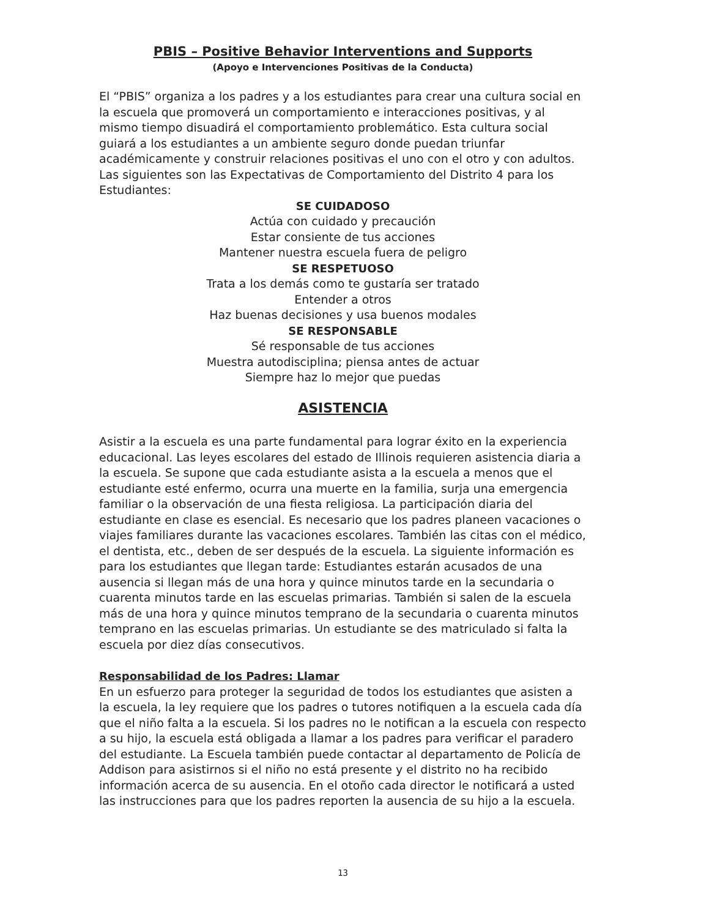PBIS – Positive Behavior Interventions and Supports
(Apoyo e Intervenciones Positivas de la Conducta)
El “PBIS” organiza a los padres y a los estudiantes para crear una cultura social en la escuela que promoverá un comportamiento e interacciones positivas, y al mismo tiempo disuadirá el comportamiento problemático. Esta cultura social guiará a los estudiantes a un ambiente seguro donde puedan triunfar académicamente y construir relaciones positivas el uno con el otro y con adultos. Las siguientes son las Expectativas de Comportamiento del Distrito 4 para los Estudiantes:
SE CUIDADOSO
Actúa con cuidado y precaución
Estar consiente de tus acciones
Mantener nuestra escuela fuera de peligro
SE RESPETUOSO
Trata a los demás como te gustaría ser tratado
Entender a otros
Haz buenas decisiones y usa buenos modales
SE RESPONSABLE
Sé responsable de tus acciones
Muestra autodisciplina; piensa antes de actuar
Siempre haz lo mejor que puedas
ASISTENCIA
Asistir a la escuela es una parte fundamental para lograr éxito en la experiencia educacional. Las leyes escolares del estado de Illinois requieren asistencia diaria a la escuela. Se supone que cada estudiante asista a la escuela a menos que el estudiante esté enfermo, ocurra una muerte en la familia, surja una emergencia familiar o la observación de una fiesta religiosa. La participación diaria del estudiante en clase es esencial. Es necesario que los padres planeen vacaciones o viajes familiares durante las vacaciones escolares. También las citas con el médico, el dentista, etc., deben de ser después de la escuela. La siguiente información es para los estudiantes que llegan tarde: Estudiantes estarán acusados de una ausencia si llegan más de una hora y quince minutos tarde en la secundaria o cuarenta minutos tarde en las escuelas primarias. También si salen de la escuela más de una hora y quince minutos temprano de la secundaria o cuarenta minutos temprano en las escuelas primarias. Un estudiante se des matriculado si falta la escuela por diez días consecutivos.
Responsabilidad de los Padres: Llamar
En un esfuerzo para proteger la seguridad de todos los estudiantes que asisten a la escuela, la ley requiere que los padres o tutores notifiquen a la escuela cada día que el niño falta a la escuela. Si los padres no le notifican a la escuela con respecto a su hijo, la escuela está obligada a llamar a los padres para verificar el paradero del estudiante. La Escuela también puede contactar al departamento de Policía de Addison para asistirnos si el niño no está presente y el distrito no ha recibido información acerca de su ausencia. En el otoño cada director le notificará a usted las instrucciones para que los padres reporten la ausencia de su hijo a la escuela.
13